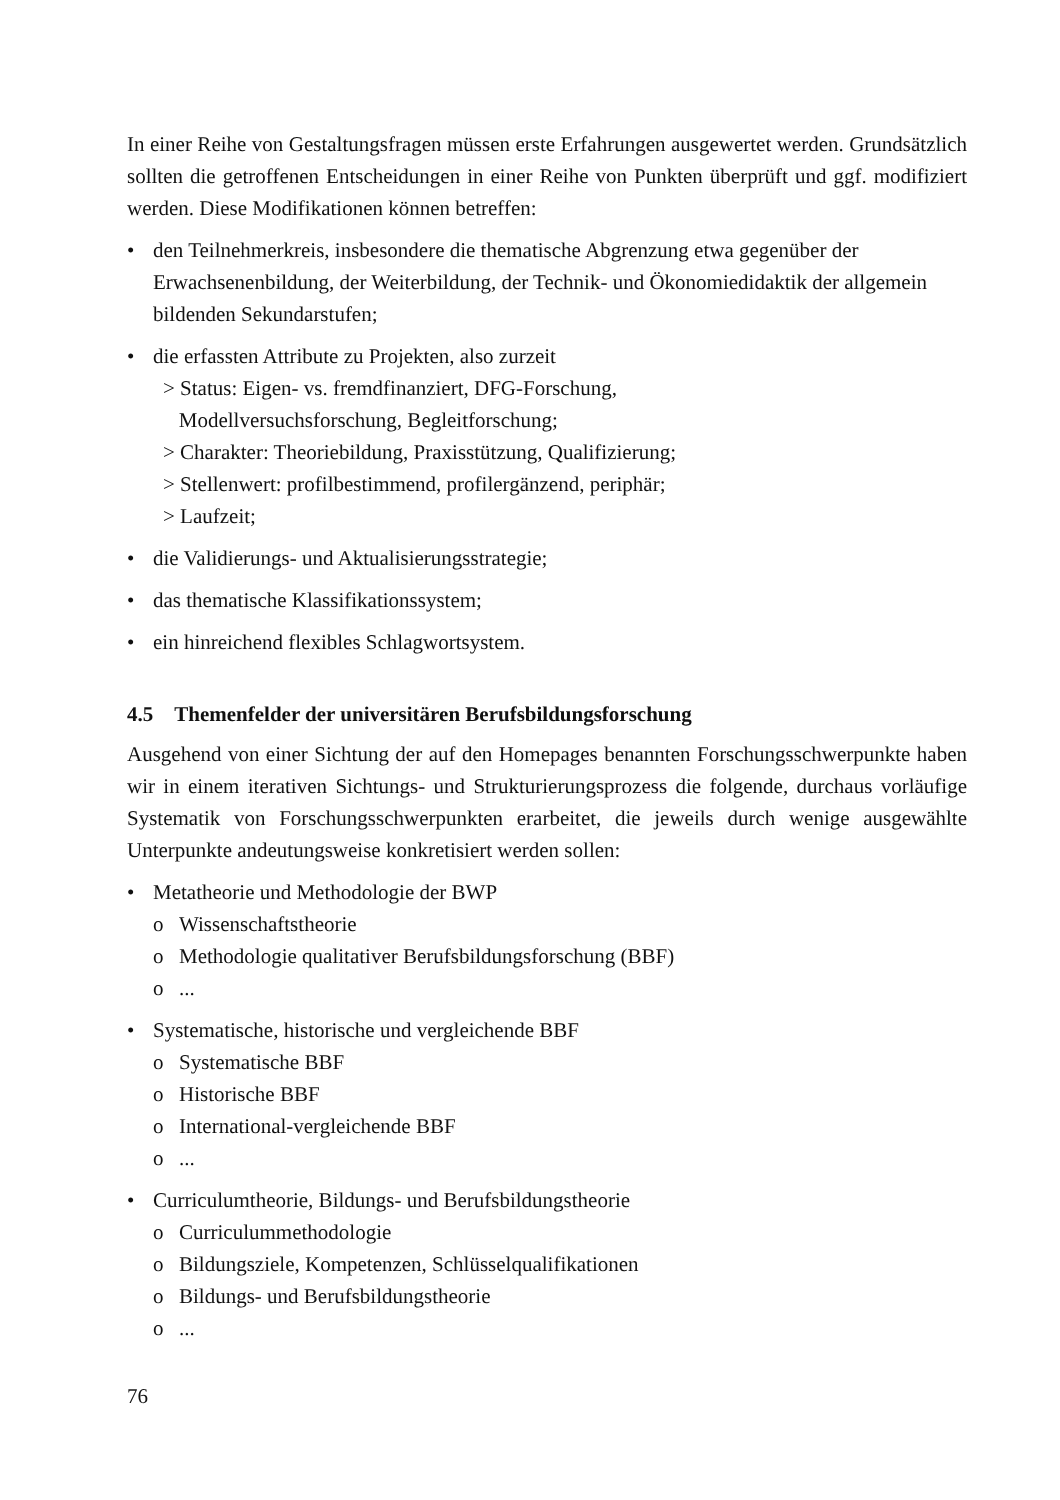In einer Reihe von Gestaltungsfragen müssen erste Erfahrungen ausgewertet werden. Grundsätzlich sollten die getroffenen Entscheidungen in einer Reihe von Punkten überprüft und ggf. modifiziert werden. Diese Modifikationen können betreffen:
• den Teilnehmerkreis, insbesondere die thematische Abgrenzung etwa gegenüber der Erwachsenenbildung, der Weiterbildung, der Technik- und Ökonomiedidaktik der allgemein bildenden Sekundarstufen;
• die erfassten Attribute zu Projekten, also zurzeit
> Status: Eigen- vs. fremdfinanziert, DFG-Forschung,
Modellversuchsforschung, Begleitforschung;
> Charakter: Theoriebildung, Praxisstützung, Qualifizierung;
> Stellenwert: profilbestimmend, profilergänzend, periphär;
> Laufzeit;
• die Validierungs- und Aktualisierungsstrategie;
• das thematische Klassifikationssystem;
• ein hinreichend flexibles Schlagwortsystem.
4.5 Themenfelder der universitären Berufsbildungsforschung
Ausgehend von einer Sichtung der auf den Homepages benannten Forschungsschwerpunkte haben wir in einem iterativen Sichtungs- und Strukturierungsprozess die folgende, durchaus vorläufige Systematik von Forschungsschwerpunkten erarbeitet, die jeweils durch wenige ausgewählte Unterpunkte andeutungsweise konkretisiert werden sollen:
• Metatheorie und Methodologie der BWP
o Wissenschaftstheorie
o Methodologie qualitativer Berufsbildungsforschung (BBF)
o...
• Systematische, historische und vergleichende BBF
o Systematische BBF
o Historische BBF
o International-vergleichende BBF
o...
• Curriculumtheorie, Bildungs- und Berufsbildungstheorie
o Curriculummethodologie
o Bildungsziele, Kompetenzen, Schlüsselqualifikationen
o Bildungs- und Berufsbildungstheorie
o...
76